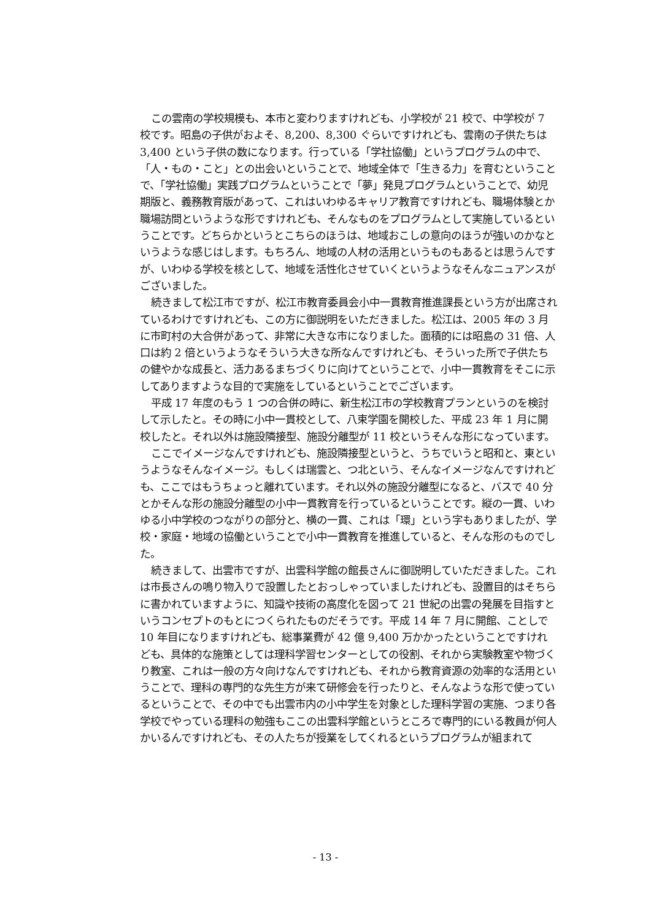この雲南の学校規模も、本市と変わりますけれども、小学校が 21 校で、中学校が 7 校です。昭島の子供がおよそ、8,200、8,300 ぐらいですけれども、雲南の子供たちは 3,400 という子供の数になります。行っている「学社協働」というプログラムの中で、「人・もの・こと」との出会いということで、地域全体で「生きる力」を育むということで、「学社協働」実践プログラムということで「夢」発見プログラムということで、幼児期版と、義務教育版があって、これはいわゆるキャリア教育ですけれども、職場体験とか職場訪問というような形ですけれども、そんなものをプログラムとして実施しているということです。どちらかというとこちらのほうは、地域おこしの意向のほうが強いのかなというような感じはします。もちろん、地域の人材の活用というものもあるとは思うんですが、いわゆる学校を核として、地域を活性化させていくというようなそんなニュアンスがございました。
続きまして松江市ですが、松江市教育委員会小中一貫教育推進課長という方が出席されているわけですけれども、この方に御説明をいただきました。松江は、2005 年の 3 月に市町村の大合併があって、非常に大きな市になりました。面積的には昭島の 31 倍、人口は約 2 倍というようなそういう大きな所なんですけれども、そういった所で子供たちの健やかな成長と、活力あるまちづくりに向けてということで、小中一貫教育をそこに示してありますような目的で実施をしているということでございます。
平成 17 年度のもう 1 つの合併の時に、新生松江市の学校教育プランというのを検討して示したと。その時に小中一貫校として、八束学園を開校した、平成 23 年 1 月に開校したと。それ以外は施設隣接型、施設分離型が 11 校というそんな形になっています。
ここでイメージなんですけれども、施設隣接型というと、うちでいうと昭和と、東というようなそんなイメージ。もしくは瑞雲と、つ北という、そんなイメージなんですけれども、ここではもうちょっと離れています。それ以外の施設分離型になると、バスで 40 分とかそんな形の施設分離型の小中一貫教育を行っているということです。縦の一貫、いわゆる小中学校のつながりの部分と、横の一貫、これは「環」という字もありましたが、学校・家庭・地域の協働ということで小中一貫教育を推進していると、そんな形のものでした。
続きまして、出雲市ですが、出雲科学館の館長さんに御説明していただきました。これは市長さんの鳴り物入りで設置したとおっしゃっていましたけれども、設置目的はそちらに書かれていますように、知識や技術の高度化を図って 21 世紀の出雲の発展を目指すというコンセプトのもとにつくられたものだそうです。平成 14 年 7 月に開館、ことしで 10 年目になりますけれども、総事業費が 42 億 9,400 万かかったということですけれども、具体的な施策としては理科学習センターとしての役割、それから実験教室や物づくり教室、これは一般の方々向けなんですけれども、それから教育資源の効率的な活用ということで、理科の専門的な先生方が来て研修会を行ったりと、そんなような形で使っているということで、その中でも出雲市内の小中学生を対象とした理科学習の実施、つまり各学校でやっている理科の勉強もここの出雲科学館というところで専門的にいる教員が何人かいるんですけれども、その人たちが授業をしてくれるというプログラムが組まれて
- 13 -